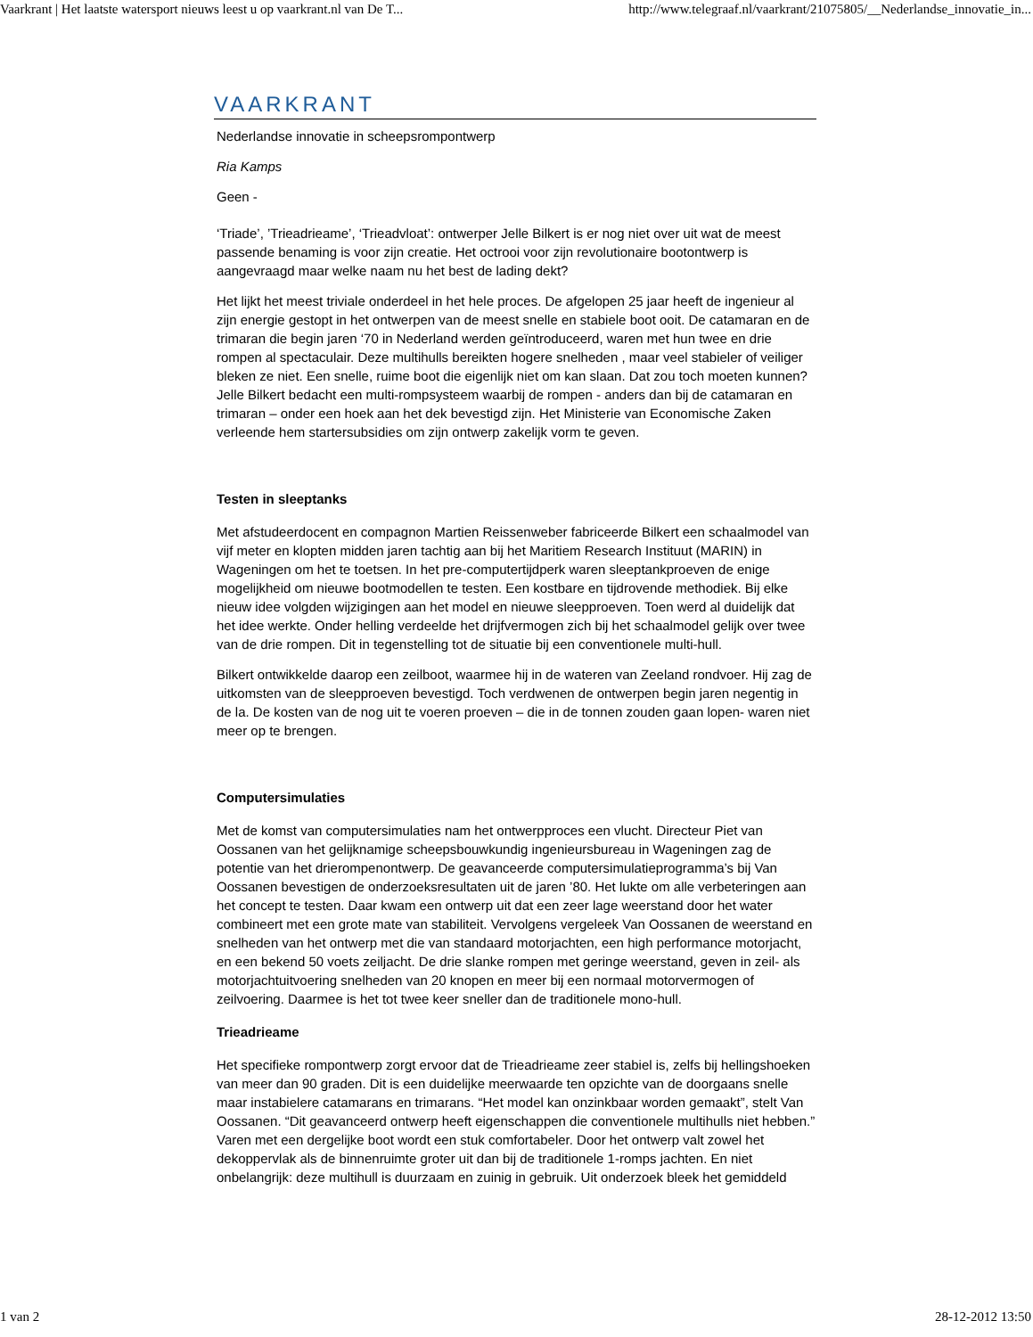Vaarkrant | Het laatste watersport nieuws leest u op vaarkrant.nl van De T... http://www.telegraaf.nl/vaarkrant/21075805/__Nederlandse_innovatie_in...
VAARKRANT
Nederlandse innovatie in scheepsrompontwerp
Ria Kamps
Geen -
‘Triade’, ’Trieadrieame’, ‘Trieadvloat’: ontwerper Jelle Bilkert is er nog niet over uit wat de meest passende benaming is voor zijn creatie. Het octrooi voor zijn revolutionaire bootontwerp is aangevraagd maar welke naam nu het best de lading dekt?
Het lijkt het meest triviale onderdeel in het hele proces. De afgelopen 25 jaar heeft de ingenieur al zijn energie gestopt in het ontwerpen van de meest snelle en stabiele boot ooit. De catamaran en de trimaran die begin jaren ‘70 in Nederland werden geïntroduceerd, waren met hun twee en drie rompen al spectaculair. Deze multihulls bereikten hogere snelheden , maar veel stabieler of veiliger bleken ze niet. Een snelle, ruime boot die eigenlijk niet om kan slaan. Dat zou toch moeten kunnen? Jelle Bilkert bedacht een multi-rompsysteem waarbij de rompen - anders dan bij de catamaran en trimaran – onder een hoek aan het dek bevestigd zijn. Het Ministerie van Economische Zaken verleende hem startersubsidies om zijn ontwerp zakelijk vorm te geven.
Testen in sleeptanks
Met afstudeerdocent en compagnon Martien Reissenweber fabriceerde Bilkert een schaalmodel van vijf meter en klopten midden jaren tachtig aan bij het Maritiem Research Instituut (MARIN) in Wageningen om het te toetsen. In het pre-computertijdperk waren sleeptankproeven de enige mogelijkheid om nieuwe bootmodellen te testen. Een kostbare en tijdrovende methodiek. Bij elke nieuw idee volgden wijzigingen aan het model en nieuwe sleepproeven. Toen werd al duidelijk dat het idee werkte. Onder helling verdeelde het drijfvermogen zich bij het schaalmodel gelijk over twee van de drie rompen. Dit in tegenstelling tot de situatie bij een conventionele multi-hull.
Bilkert ontwikkelde daarop een zeilboot, waarmee hij in de wateren van Zeeland rondvoer. Hij zag de uitkomsten van de sleepproeven bevestigd. Toch verdwenen de ontwerpen begin jaren negentig in de la. De kosten van de nog uit te voeren proeven – die in de tonnen zouden gaan lopen- waren niet meer op te brengen.
Computersimulaties
Met de komst van computersimulaties nam het ontwerpproces een vlucht. Directeur Piet van Oossanen van het gelijknamige scheepsbouwkundig ingenieursbureau in Wageningen zag de potentie van het drierompenontwerp. De geavanceerde computersimulatieprogramma’s bij Van Oossanen bevestigen de onderzoeksresultaten uit de jaren ’80. Het lukte om alle verbeteringen aan het concept te testen. Daar kwam een ontwerp uit dat een zeer lage weerstand door het water combineert met een grote mate van stabiliteit. Vervolgens vergeleek Van Oossanen de weerstand en snelheden van het ontwerp met die van standaard motorjachten, een high performance motorjacht, en een bekend 50 voets zeiljacht. De drie slanke rompen met geringe weerstand, geven in zeil- als motorjachtuitvoering snelheden van 20 knopen en meer bij een normaal motorvermogen of zeilvoering. Daarmee is het tot twee keer sneller dan de traditionele mono-hull.
Trieadrieame
Het specifieke rompontwerp zorgt ervoor dat de Trieadrieame zeer stabiel is, zelfs bij hellingshoeken van meer dan 90 graden. Dit is een duidelijke meerwaarde ten opzichte van de doorgaans snelle maar instabielere catamarans en trimarans. “Het model kan onzinkbaar worden gemaakt”, stelt Van Oossanen. “Dit geavanceerd ontwerp heeft eigenschappen die conventionele multihulls niet hebben.” Varen met een dergelijke boot wordt een stuk comfortabeler. Door het ontwerp valt zowel het dekoppervlak als de binnenruimte groter uit dan bij de traditionele 1-romps jachten. En niet onbelangrijk: deze multihull is duurzaam en zuinig in gebruik. Uit onderzoek bleek het gemiddeld
1 van 2 28-12-2012 13:50